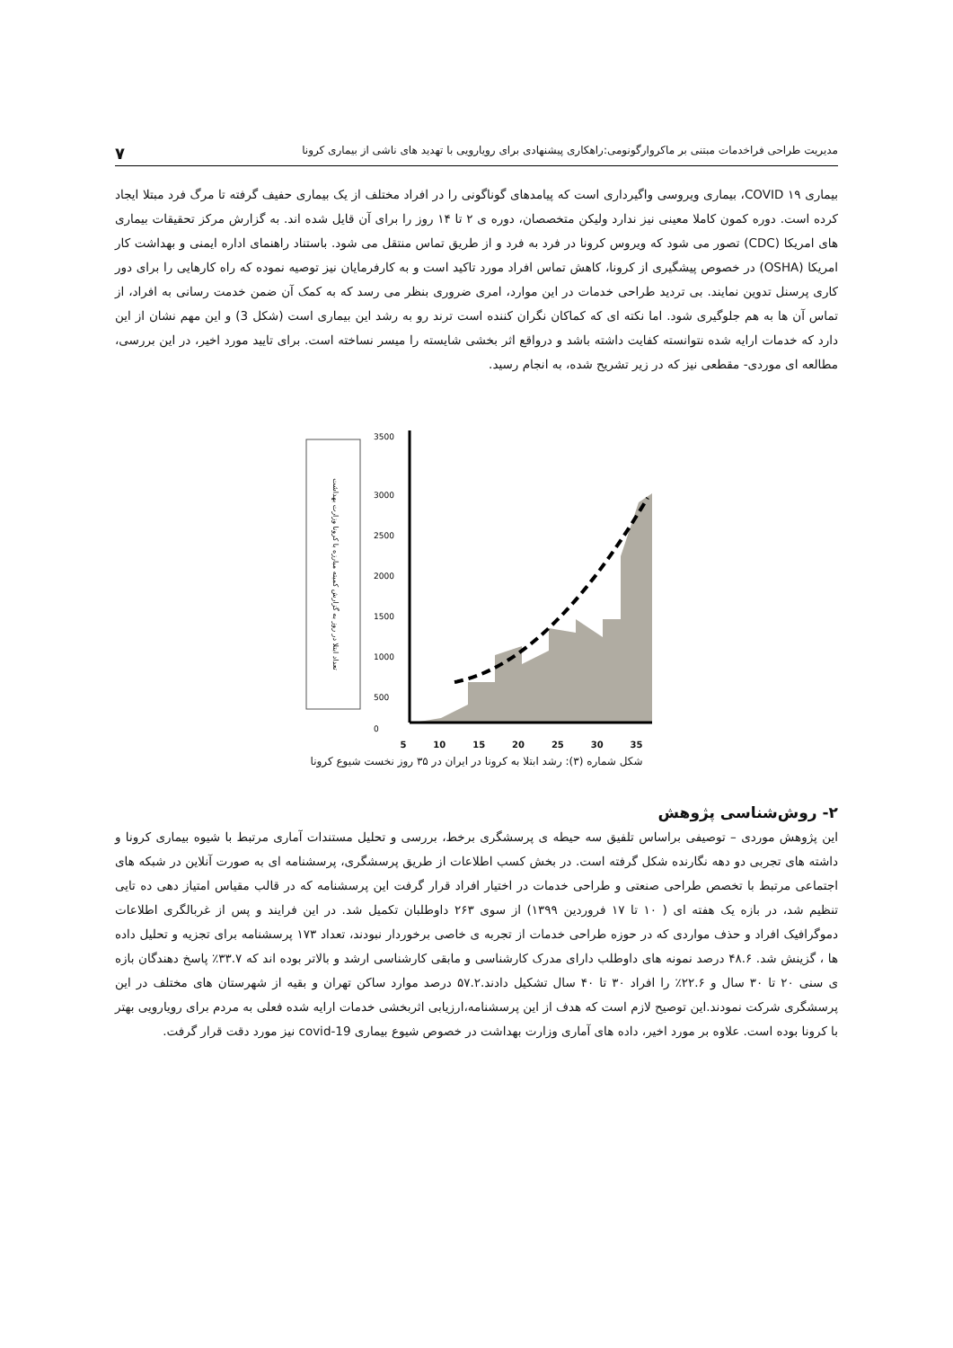مدیریت طراحی فراخدمات مبتنی بر ماکروارگونومی:راهکاری پیشنهادی برای رویارویی با تهدید های ناشی از بیماری کرونا ۷
بیماری ۱۹ COVID، بیماری ویروسی واگیرداری است که پیامدهای گوناگونی را در افراد مختلف از یک بیماری حفیف گرفته تا مرگ فرد مبتلا ایجاد کرده است. دوره کمون کاملا معینی نیز ندارد ولیکن متخصصان، دوره ی ۲ تا ۱۴ روز را برای آن قایل شده اند. به گزارش مرکز تحقیقات بیماری های امریکا (CDC) تصور می شود که ویروس کرونا در فرد به فرد و از طریق تماس منتقل می شود. باستناد راهنمای اداره ایمنی و بهداشت کار امریکا (OSHA) در خصوص پیشگیری از کرونا، کاهش تماس افراد مورد تاکید است و به کارفرمایان نیز توصیه نموده که راه کارهایی را برای دور کاری پرسنل تدوین نمایند. بی تردید طراحی خدمات در این موارد، امری ضروری بنظر می رسد که به کمک آن ضمن خدمت رسانی به افراد، از تماس آن ها به هم جلوگیری شود. اما نکته ای که کماکان نگران کننده است ترند رو به رشد این بیماری است (شکل 3) و این مهم نشان از این دارد که خدمات ارایه شده نتوانسته کفایت داشته باشد و درواقع اثر بخشی شایسته را میسر نساخته است. برای تایید مورد اخیر، در این بررسی، مطالعه ای موردی- مقطعی نیز که در زیر تشریح شده، به انجام رسید.
تعداد ابتلا در روز به گزارش کمیته مبارزه با کرونا وزارت بهداشت
3500
3000
2500
2000
1500
1000
500
0
5 10 15 20 25 30 35
شکل شماره (۳): رشد ابتلا به کرونا در ایران در ۳۵ روز نخست شیوع کرونا
۲- روش‌شناسی پژوهش
این پژوهش موردی – توصیفی براساس تلفیق سه حیطه ی پرسشگری برخط، بررسی و تحلیل مستندات آماری مرتبط با شیوه بیماری کرونا و داشته های تجربی دو دهه نگارنده شکل گرفته است. در بخش کسب اطلاعات از طریق پرسشگری، پرسشنامه ای به صورت آنلاین در شبکه های اجتماعی مرتبط با تخصص طراحی صنعتی و طراحی خدمات در اختیار افراد قرار گرفت این پرسشنامه که در قالب مقیاس امتیاز دهی ده تایی تنظیم شد، در بازه یک هفته ای ( ۱۰ تا ۱۷ فروردین ۱۳۹۹) از سوی ۲۶۳ داوطلبان تکمیل شد. در این فرایند و پس از غربالگری اطلاعات دموگرافیک افراد و حذف مواردی که در حوزه طراحی خدمات از تجربه ی خاصی برخوردار نبودند، تعداد ۱۷۳ پرسشنامه برای تجزیه و تحلیل داده ها ، گزینش شد. ۴۸.۶ درصد نمونه های داوطلب دارای مدرک کارشناسی و مابقی کارشناسی ارشد و بالاتر بوده اند که ۳۳.۷٪ پاسخ دهندگان بازه ی سنی ۲۰ تا ۳۰ سال و ۲۲.۶٪ را افراد ۳۰ تا ۴۰ سال تشکیل دادند.۵۷.۲ درصد موارد ساکن تهران و بقیه از شهرستان های مختلف در این پرسشگری شرکت نمودند.این توصیح لازم است که هدف از این پرسشنامه،ارزیابی اثربخشی خدمات ارایه شده فعلی به مردم برای رویارویی بهتر با کرونا بوده است. علاوه بر مورد اخیر، داده های آماری وزارت بهداشت در خصوص شیوع بیماری covid-19 نیز مورد دقت قرار گرفت.